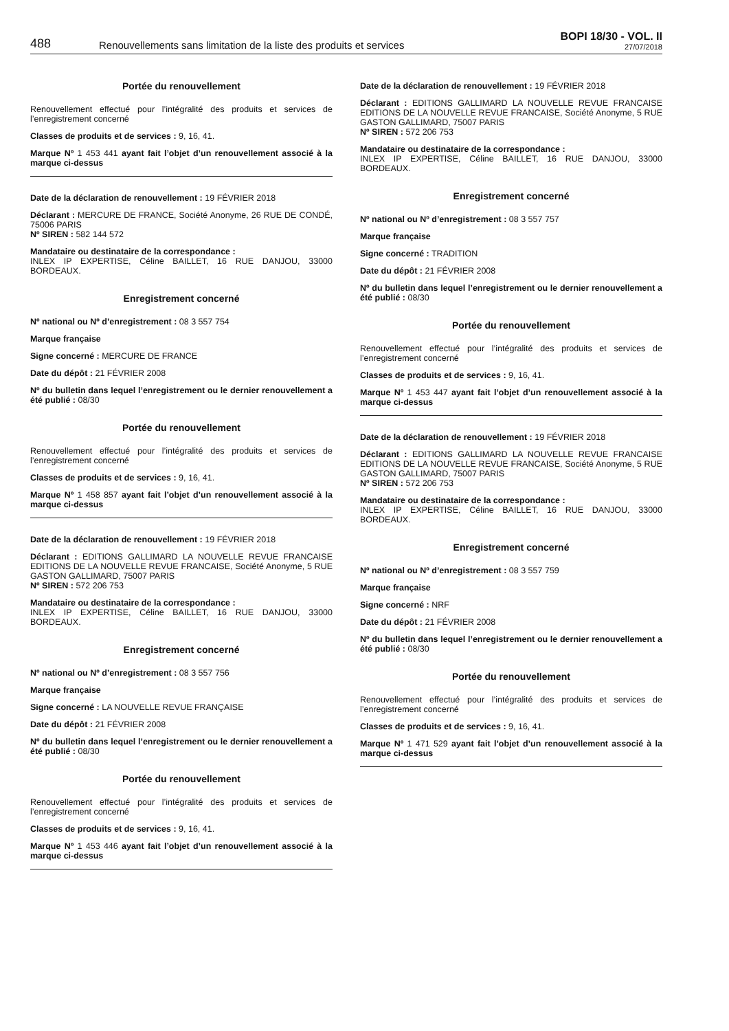488
Renouvellements sans limitation de la liste des produits et services
BOPI 18/30 - VOL. II
27/07/2018
Portée du renouvellement
Renouvellement effectué pour l’intégralité des produits et services de l’enregistrement concerné
Classes de produits et de services : 9, 16, 41.
Marque Nº 1 453 441 ayant fait l’objet d’un renouvellement associé à la marque ci-dessus
Date de la déclaration de renouvellement : 19 FÉVRIER 2018
Déclarant : MERCURE DE FRANCE, Société Anonyme, 26 RUE DE CONDÉ, 75006 PARIS
Nº SIREN : 582 144 572
Mandataire ou destinataire de la correspondance :
INLEX IP EXPERTISE, Céline BAILLET, 16 RUE DANJOU, 33000 BORDEAUX.
Enregistrement concerné
Nº national ou Nº d’enregistrement : 08 3 557 754
Marque française
Signe concerné : MERCURE DE FRANCE
Date du dépôt : 21 FÉVRIER 2008
Nº du bulletin dans lequel l’enregistrement ou le dernier renouvellement a été publié : 08/30
Portée du renouvellement
Renouvellement effectué pour l’intégralité des produits et services de l’enregistrement concerné
Classes de produits et de services : 9, 16, 41.
Marque Nº 1 458 857 ayant fait l’objet d’un renouvellement associé à la marque ci-dessus
Date de la déclaration de renouvellement : 19 FÉVRIER 2018
Déclarant : EDITIONS GALLIMARD LA NOUVELLE REVUE FRANCAISE EDITIONS DE LA NOUVELLE REVUE FRANCAISE, Société Anonyme, 5 RUE GASTON GALLIMARD, 75007 PARIS
Nº SIREN : 572 206 753
Mandataire ou destinataire de la correspondance :
INLEX IP EXPERTISE, Céline BAILLET, 16 RUE DANJOU, 33000 BORDEAUX.
Enregistrement concerné
Nº national ou Nº d’enregistrement : 08 3 557 756
Marque française
Signe concerné : LA NOUVELLE REVUE FRANÇAISE
Date du dépôt : 21 FÉVRIER 2008
Nº du bulletin dans lequel l’enregistrement ou le dernier renouvellement a été publié : 08/30
Portée du renouvellement
Renouvellement effectué pour l’intégralité des produits et services de l’enregistrement concerné
Classes de produits et de services : 9, 16, 41.
Marque Nº 1 453 446 ayant fait l’objet d’un renouvellement associé à la marque ci-dessus
Date de la déclaration de renouvellement : 19 FÉVRIER 2018
Déclarant : EDITIONS GALLIMARD LA NOUVELLE REVUE FRANCAISE EDITIONS DE LA NOUVELLE REVUE FRANCAISE, Société Anonyme, 5 RUE GASTON GALLIMARD, 75007 PARIS
Nº SIREN : 572 206 753
Mandataire ou destinataire de la correspondance :
INLEX IP EXPERTISE, Céline BAILLET, 16 RUE DANJOU, 33000 BORDEAUX.
Enregistrement concerné
Nº national ou Nº d’enregistrement : 08 3 557 757
Marque française
Signe concerné : TRADITION
Date du dépôt : 21 FÉVRIER 2008
Nº du bulletin dans lequel l’enregistrement ou le dernier renouvellement a été publié : 08/30
Portée du renouvellement
Renouvellement effectué pour l’intégralité des produits et services de l’enregistrement concerné
Classes de produits et de services : 9, 16, 41.
Marque Nº 1 453 447 ayant fait l’objet d’un renouvellement associé à la marque ci-dessus
Date de la déclaration de renouvellement : 19 FÉVRIER 2018
Déclarant : EDITIONS GALLIMARD LA NOUVELLE REVUE FRANCAISE EDITIONS DE LA NOUVELLE REVUE FRANCAISE, Société Anonyme, 5 RUE GASTON GALLIMARD, 75007 PARIS
Nº SIREN : 572 206 753
Mandataire ou destinataire de la correspondance :
INLEX IP EXPERTISE, Céline BAILLET, 16 RUE DANJOU, 33000 BORDEAUX.
Enregistrement concerné
Nº national ou Nº d’enregistrement : 08 3 557 759
Marque française
Signe concerné : NRF
Date du dépôt : 21 FÉVRIER 2008
Nº du bulletin dans lequel l’enregistrement ou le dernier renouvellement a été publié : 08/30
Portée du renouvellement
Renouvellement effectué pour l’intégralité des produits et services de l’enregistrement concerné
Classes de produits et de services : 9, 16, 41.
Marque Nº 1 471 529 ayant fait l’objet d’un renouvellement associé à la marque ci-dessus